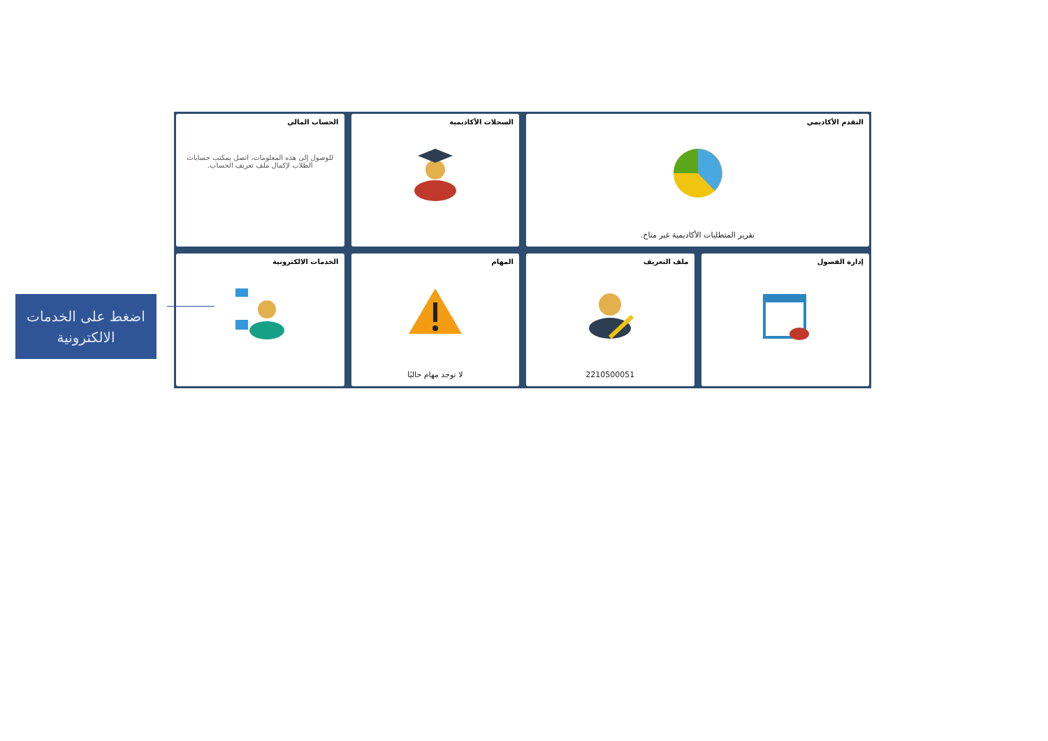التقدم الأكاديمي
تقرير المتطلبات الأكاديمية غير متاح.
السجلات الأكاديمية
الحساب المالي
للوصول إلى هذه المعلومات، اتصل بمكتب حسابات الطلاب لإكمال ملف تعريف الحساب.
إدارة الفصول
ملف التعريف
2210500051
المهام
لا توجد مهام حاليًا
الخدمات الالكترونية
اضغط على الخدمات
الالكترونية